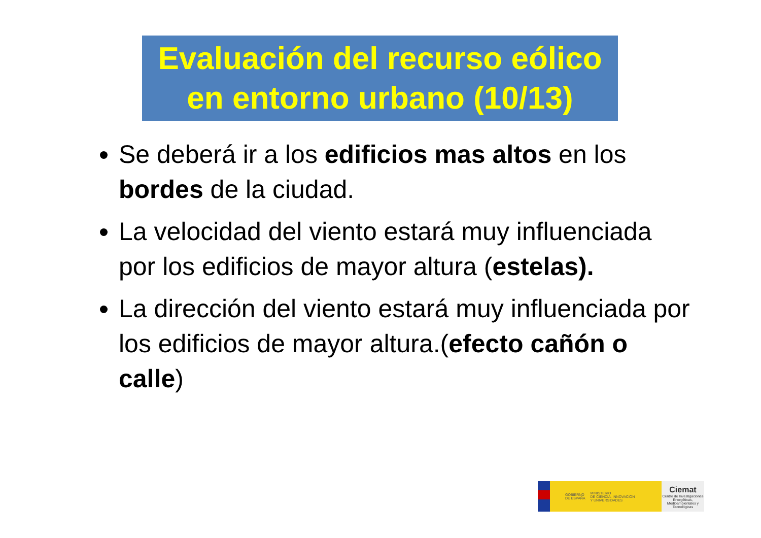Evaluación del recurso eólico
en entorno urbano (10/13)
Se deberá ir a los edificios mas altos en los bordes de la ciudad.
La velocidad del viento estará muy influenciada por los edificios de mayor altura (estelas).
La dirección del viento estará muy influenciada por los edificios de mayor altura.(efecto cañón o calle)
GOBIERNO
DE ESPAÑA MINISTERIO
DE CIENCIA, INNOVACIÓN
Y UNIVERSIDADES
Ciemat
Centro de Investigaciones Energéticas, Medioambientales y Tecnológicas